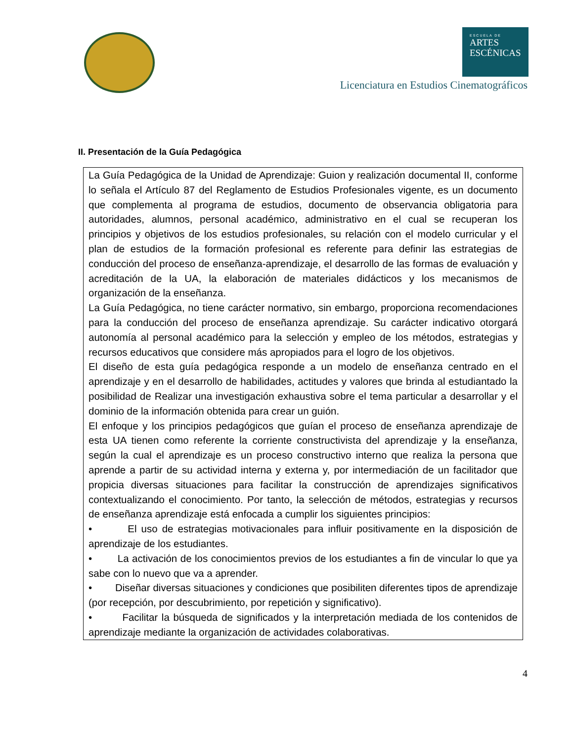ESCUELA DE
ARTES
ESCÉNICAS
Licenciatura en Estudios Cinematográficos
II. Presentación de la Guía Pedagógica
| La Guía Pedagógica de la Unidad de Aprendizaje: Guion y realización documental II, conforme lo señala el Artículo 87 del Reglamento de Estudios Profesionales vigente, es un documento que complementa al programa de estudios, documento de observancia obligatoria para autoridades, alumnos, personal académico, administrativo en el cual se recuperan los principios y objetivos de los estudios profesionales, su relación con el modelo curricular y el plan de estudios de la formación profesional es referente para definir las estrategias de conducción del proceso de enseñanza-aprendizaje, el desarrollo de las formas de evaluación y acreditación de la UA, la elaboración de materiales didácticos y los mecanismos de organización de la enseñanza. La Guía Pedagógica, no tiene carácter normativo, sin embargo, proporciona recomendaciones para la conducción del proceso de enseñanza aprendizaje. Su carácter indicativo otorgará autonomía al personal académico para la selección y empleo de los métodos, estrategias y recursos educativos que considere más apropiados para el logro de los objetivos. El diseño de esta guía pedagógica responde a un modelo de enseñanza centrado en el aprendizaje y en el desarrollo de habilidades, actitudes y valores que brinda al estudiantado la posibilidad de Realizar una investigación exhaustiva sobre el tema particular a desarrollar y el dominio de la información obtenida para crear un guión. El enfoque y los principios pedagógicos que guían el proceso de enseñanza aprendizaje de esta UA tienen como referente la corriente constructivista del aprendizaje y la enseñanza, según la cual el aprendizaje es un proceso constructivo interno que realiza la persona que aprende a partir de su actividad interna y externa y, por intermediación de un facilitador que propicia diversas situaciones para facilitar la construcción de aprendizajes significativos contextualizando el conocimiento. Por tanto, la selección de métodos, estrategias y recursos de enseñanza aprendizaje está enfocada a cumplir los siguientes principios: • El uso de estrategias motivacionales para influir positivamente en la disposición de aprendizaje de los estudiantes. • La activación de los conocimientos previos de los estudiantes a fin de vincular lo que ya sabe con lo nuevo que va a aprender. • Diseñar diversas situaciones y condiciones que posibiliten diferentes tipos de aprendizaje (por recepción, por descubrimiento, por repetición y significativo). • Facilitar la búsqueda de significados y la interpretación mediada de los contenidos de aprendizaje mediante la organización de actividades colaborativas. |
4